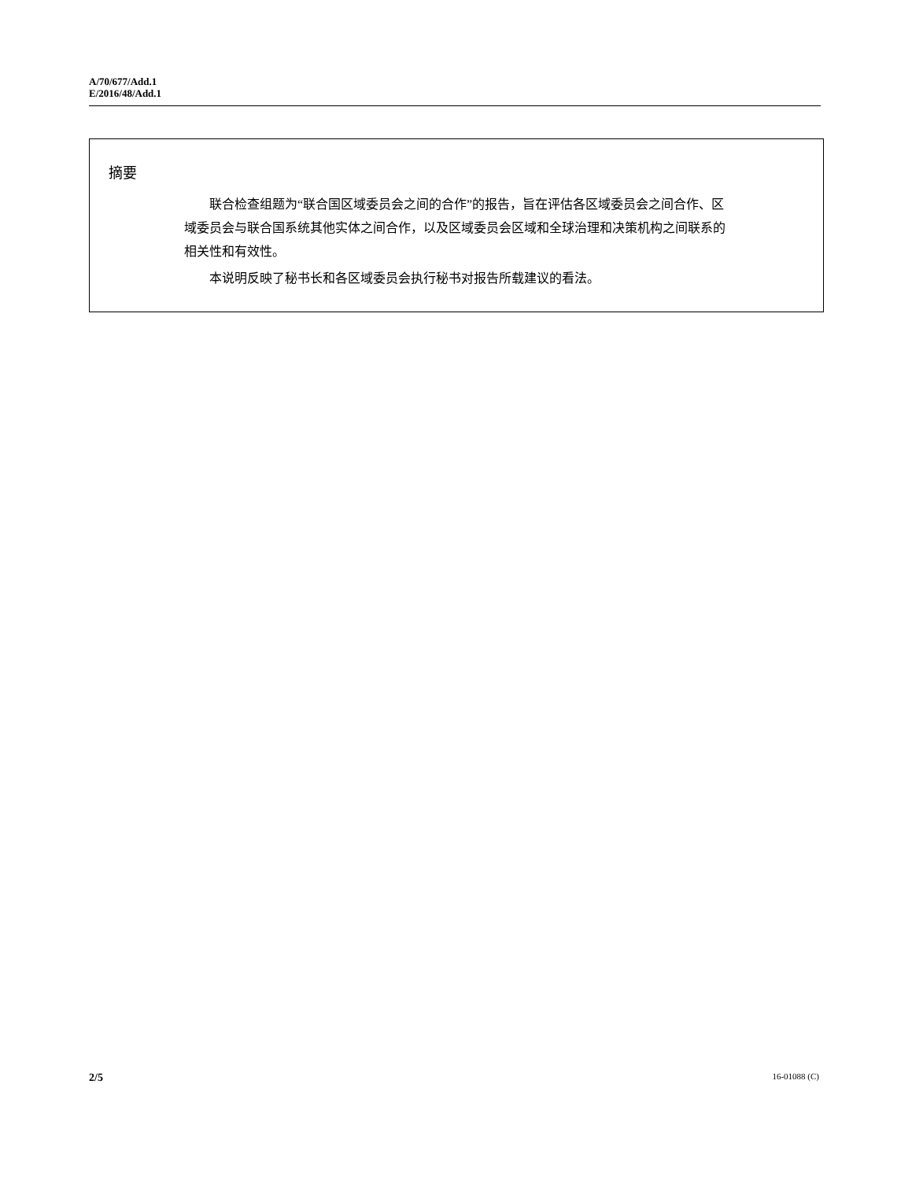A/70/677/Add.1
E/2016/48/Add.1
摘要
联合检查组题为“联合国区域委员会之间的合作”的报告，旨在评估各区域委员会之间合作、区域委员会与联合国系统其他实体之间合作，以及区域委员会区域和全球治理和决策机构之间联系的相关性和有效性。
本说明反映了秘书长和各区域委员会执行秘书对报告所载建议的看法。
2/5 16-01088 (C)